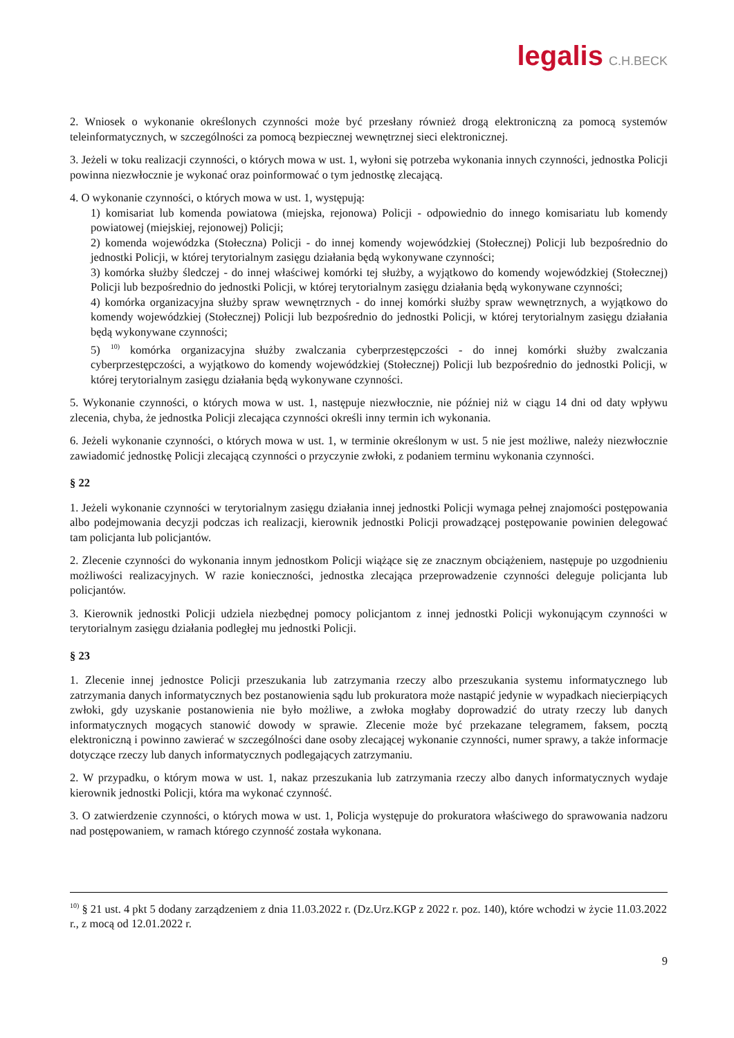legalis C.H.BECK
2. Wniosek o wykonanie określonych czynności może być przesłany również drogą elektroniczną za pomocą systemów teleinformatycznych, w szczególności za pomocą bezpiecznej wewnętrznej sieci elektronicznej.
3. Jeżeli w toku realizacji czynności, o których mowa w ust. 1, wyłoni się potrzeba wykonania innych czynności, jednostka Policji powinna niezwłocznie je wykonać oraz poinformować o tym jednostkę zlecającą.
4. O wykonanie czynności, o których mowa w ust. 1, występują:
1) komisariat lub komenda powiatowa (miejska, rejonowa) Policji - odpowiednio do innego komisariatu lub komendy powiatowej (miejskiej, rejonowej) Policji;
2) komenda wojewódzka (Stołeczna) Policji - do innej komendy wojewódzkiej (Stołecznej) Policji lub bezpośrednio do jednostki Policji, w której terytorialnym zasięgu działania będą wykonywane czynności;
3) komórka służby śledczej - do innej właściwej komórki tej służby, a wyjątkowo do komendy wojewódzkiej (Stołecznej) Policji lub bezpośrednio do jednostki Policji, w której terytorialnym zasięgu działania będą wykonywane czynności;
4) komórka organizacyjna służby spraw wewnętrznych - do innej komórki służby spraw wewnętrznych, a wyjątkowo do komendy wojewódzkiej (Stołecznej) Policji lub bezpośrednio do jednostki Policji, w której terytorialnym zasięgu działania będą wykonywane czynności;
5) <sup>10)</sup> komórka organizacyjna służby zwalczania cyberprzestępczości - do innej komórki służby zwalczania cyberprzestępczości, a wyjątkowo do komendy wojewódzkiej (Stołecznej) Policji lub bezpośrednio do jednostki Policji, w której terytorialnym zasięgu działania będą wykonywane czynności.
5. Wykonanie czynności, o których mowa w ust. 1, następuje niezwłocznie, nie później niż w ciągu 14 dni od daty wpływu zlecenia, chyba, że jednostka Policji zlecająca czynności określi inny termin ich wykonania.
6. Jeżeli wykonanie czynności, o których mowa w ust. 1, w terminie określonym w ust. 5 nie jest możliwe, należy niezwłocznie zawiadomić jednostkę Policji zlecającą czynności o przyczynie zwłoki, z podaniem terminu wykonania czynności.
§ 22
1. Jeżeli wykonanie czynności w terytorialnym zasięgu działania innej jednostki Policji wymaga pełnej znajomości postępowania albo podejmowania decyzji podczas ich realizacji, kierownik jednostki Policji prowadzącej postępowanie powinien delegować tam policjanta lub policjantów.
2. Zlecenie czynności do wykonania innym jednostkom Policji wiążące się ze znacznym obciążeniem, następuje po uzgodnieniu możliwości realizacyjnych. W razie konieczności, jednostka zlecająca przeprowadzenie czynności deleguje policjanta lub policjantów.
3. Kierownik jednostki Policji udziela niezbędnej pomocy policjantom z innej jednostki Policji wykonującym czynności w terytorialnym zasięgu działania podległej mu jednostki Policji.
§ 23
1. Zlecenie innej jednostce Policji przeszukania lub zatrzymania rzeczy albo przeszukania systemu informatycznego lub zatrzymania danych informatycznych bez postanowienia sądu lub prokuratora może nastąpić jedynie w wypadkach niecierpiących zwłoki, gdy uzyskanie postanowienia nie było możliwe, a zwłoka mogłaby doprowadzić do utraty rzeczy lub danych informatycznych mogących stanowić dowody w sprawie. Zlecenie może być przekazane telegramem, faksem, pocztą elektroniczną i powinno zawierać w szczególności dane osoby zlecającej wykonanie czynności, numer sprawy, a także informacje dotyczące rzeczy lub danych informatycznych podlegających zatrzymaniu.
2. W przypadku, o którym mowa w ust. 1, nakaz przeszukania lub zatrzymania rzeczy albo danych informatycznych wydaje kierownik jednostki Policji, która ma wykonać czynność.
3. O zatwierdzenie czynności, o których mowa w ust. 1, Policja występuje do prokuratora właściwego do sprawowania nadzoru nad postępowaniem, w ramach którego czynność została wykonana.
<sup>10)</sup> § 21 ust. 4 pkt 5 dodany zarządzeniem z dnia 11.03.2022 r. (Dz.Urz.KGP z 2022 r. poz. 140), które wchodzi w życie 11.03.2022 r., z mocą od 12.01.2022 r.
9